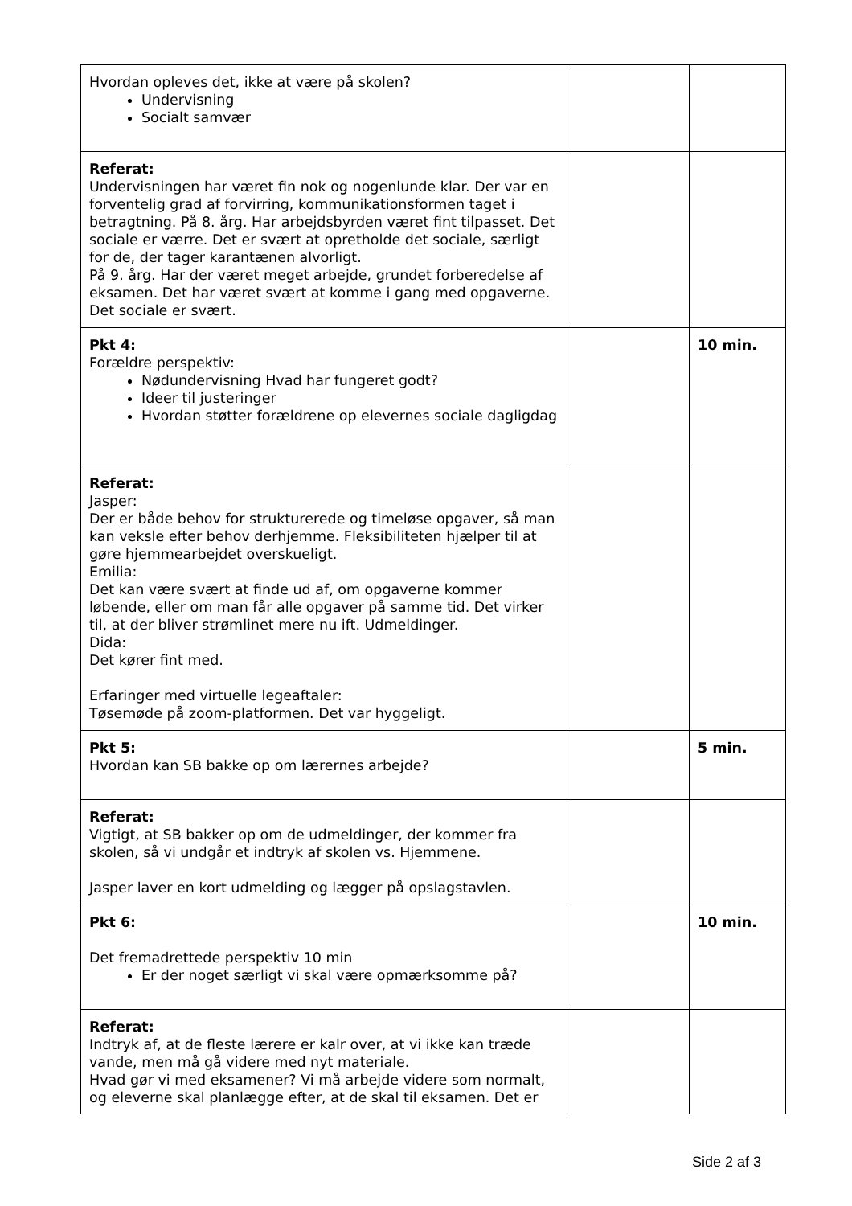| Hvordan opleves det, ikke at være på skolen? Undervisning Socialt samvær | | |
| Referat: Undervisningen har været fin nok og nogenlunde klar. Der var en forventelig grad af forvirring, kommunikationsformen taget i betragtning. På 8. årg. Har arbejdsbyrden været fint tilpasset. Det sociale er værre. Det er svært at opretholde det sociale, særligt for de, der tager karantænen alvorligt. På 9. årg. Har der været meget arbejde, grundet forberedelse af eksamen. Det har været svært at komme i gang med opgaverne. Det sociale er svært. | | |
| Pkt 4: Forældre perspektiv: Nødundervisning Hvad har fungeret godt? Ideer til justeringer Hvordan støtter forældrene op elevernes sociale dagligdag | | 10 min. |
| Referat: Jasper: Der er både behov for strukturerede og timeløse opgaver, så man kan veksle efter behov derhjemme. Fleksibiliteten hjælper til at gøre hjemmearbejdet overskueligt. Emilia: Det kan være svært at finde ud af, om opgaverne kommer løbende, eller om man får alle opgaver på samme tid. Det virker til, at der bliver strømlinet mere nu ift. Udmeldinger. Dida: Det kører fint med. Erfaringer med virtuelle legeaftaler: Tøsemøde på zoom-platformen. Det var hyggeligt. | | |
| Pkt 5: Hvordan kan SB bakke op om lærernes arbejde? | | 5 min. |
| Referat: Vigtigt, at SB bakker op om de udmeldinger, der kommer fra skolen, så vi undgår et indtryk af skolen vs. Hjemmene. Jasper laver en kort udmelding og lægger på opslagstavlen. | | |
| Pkt 6: Det fremadrettede perspektiv 10 min Er der noget særligt vi skal være opmærksomme på? | | 10 min. |
| Referat: Indtryk af, at de fleste lærere er kalr over, at vi ikke kan træde vande, men må gå videre med nyt materiale. Hvad gør vi med eksamener? Vi må arbejde videre som normalt, og eleverne skal planlægge efter, at de skal til eksamen. Det er | | |
Side 2 af 3